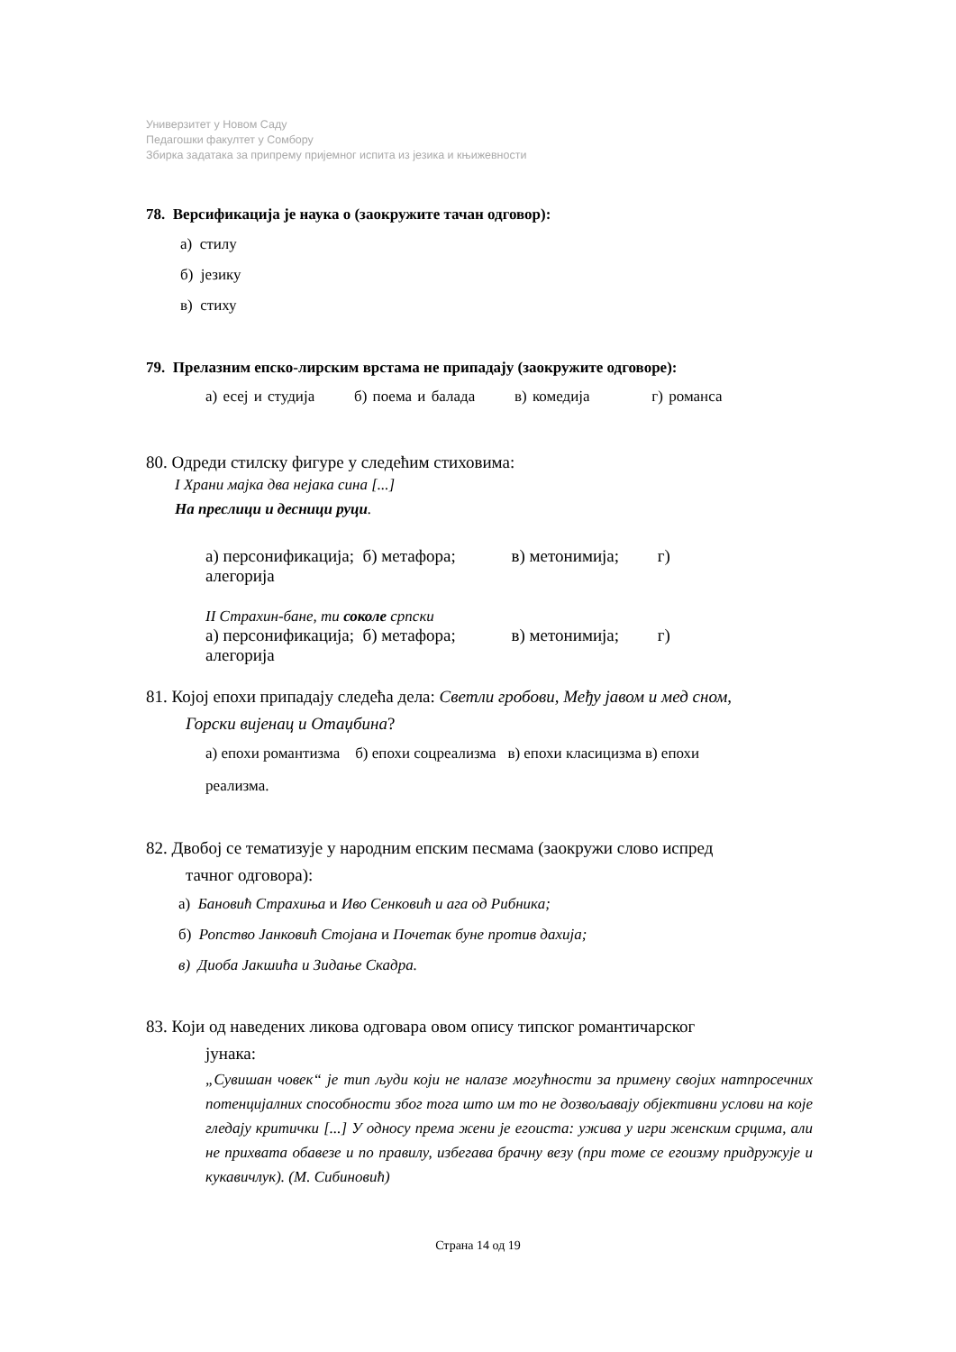Универзитет у Новом Саду
Педагошки факултет у Сомбору
Збирка задатака за припрему пријемног испита из језика и књижевности
78. Версификација је наука о (заокружите тачан одговор):
а) стилу
б) језику
в) стиху
79. Прелазним епско-лирским врстама не припадају (заокружите одговоре):
а) есеј и студија б) поема и балада в) комедија г) романса
80. Одреди стилску фигуре у следећим стиховима:
I Храни мајка два нејака сина [...]
На преслици и десници руци.
а) персонификација; б) метафора; в) метонимија; г)
алегорија
II Страхин-бане, ти соколе српски
а) персонификација; б) метафора; в) метонимија; г)
алегорија
81. Којој епохи припадају следећа дела: Светли гробови, Међу јавом и мед сном,
Горски вијенац и Отаџбина?
а) епохи романтизма б) епохи соцреализма в) епохи класицизма в) епохи
реализма.
82. Двобој се тематизује у народним епским песмама (заокружи слово испред
тачног одговора):
а) Бановић Страхиња и Иво Сенковић и ага од Рибника;
б) Ропство Јанковић Стојана и Почетак буне против дахија;
в) Диоба Јакшића и Зидање Скадра.
83. Који од наведених ликова одговара овом опису типског романтичарског
јунака:
„Сувишан човек“ је тип људи који не налазе могућности за примену својих натпросечних потенцијалних способности због тога што им то не дозвољавају објективни услови на које гледају критички [...] У односу према жени је егоиста: ужива у игри женским срцима, али не прихвата обавезе и по правилу, избегава брачну везу (при томе се егоизму придружује и кукавичлук). (М. Сибиновић)
Страна 14 од 19